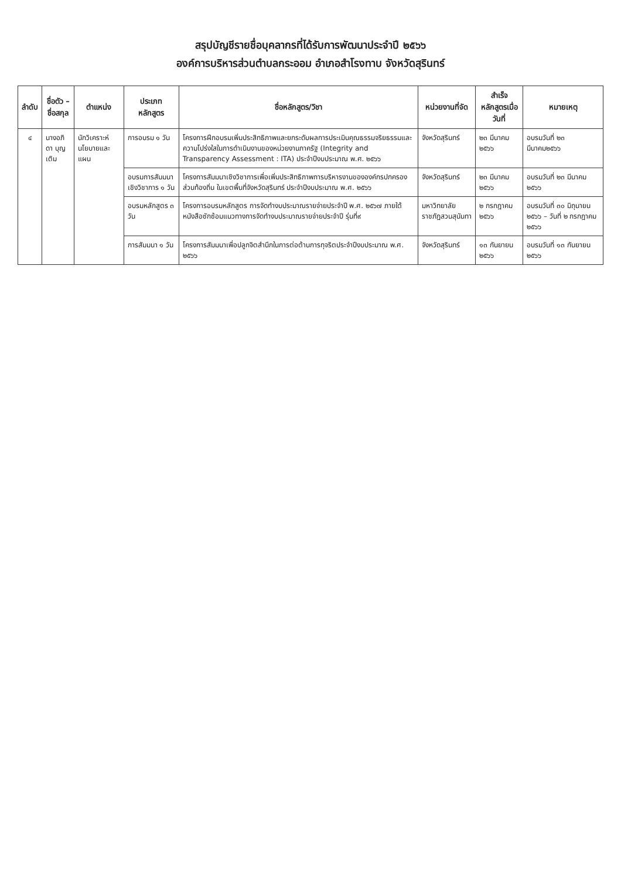สรุปบัญชีรายชื่อบุคลากรที่ได้รับการพัฒนาประจำปี ๒๕๖๖
องค์การบริหารส่วนตำบลกระออม อำเภอสำโรงทาบ จังหวัดสุรินทร์
| ลำดับ | ชื่อตัว – ชื่อสกุล | ตำแหน่ง | ประเภทหลักสูตร | ชื่อหลักสูตร/วิชา | หน่วยงานที่จัด | สำเร็จหลักสูตรเมื่อวันที่ | หมายเหตุ |
| --- | --- | --- | --- | --- | --- | --- | --- |
| ๔ | นางอภิดา บุญเติม | นักวิเคราะห์นโยบายและแผน | การอบรม ๑ วัน | โครงการฝึกอบรมเพิ่มประสิทธิภาพและยกระดับผลการประเมินคุณธรรมจริยธรรมและความโปร่งใสในการดำเนินงานของหน่วยงานภาครัฐ (Integrity and Transparency Assessment : ITA) ประจำปีงบประมาณ พ.ศ. ๒๕๖๖ | จังหวัดสุรินทร์ | ๒๓ มีนาคม ๒๕๖๖ | อบรมวันที่ ๒๓ มีนาคม๒๕๖๖ |
| | | | อบรมการสัมมนาเชิงวิชาการ ๑ วัน | โครงการสัมมนาเชิงวิชาการเพื่อเพิ่มประสิทธิภาพการบริหารงานขององค์กรปกครองส่วนท้องถิ่น ในเขตพื้นที่จังหวัดสุรินทร์ ประจำปีงบประมาณ พ.ศ. ๒๕๖๖ | จังหวัดสุรินทร์ | ๒๓ มีนาคม ๒๕๖๖ | อบรมวันที่ ๒๓ มีนาคม ๒๕๖๖ |
| | | | อบรมหลักสูตร ๓ วัน | โครงการอบรมหลักสูตร การจัดทำงบประมาณรายจ่ายประจำปี พ.ศ. ๒๕๖๗ ภายใต้หนังสือซักซ้อมแนวทางการจัดทำงบประมาณรายจ่ายประจำปี รุ่นที่๙ | มหาวิทยาลัยราชภัฏสวนสุนันทา | ๒ กรกฎาคม ๒๕๖๖ | อบรมวันที่ ๓๐ มิถุนายน ๒๕๖๖ – วันที่ ๒ กรกฎาคม ๒๕๖๖ |
| | | | การสัมมนา ๑ วัน | โครงการสัมมนาเพื่อปลูกจิตสำนึกในการต่อต้านการทุจริตประจำปีงบประมาณ พ.ศ. ๒๕๖๖ | จังหวัดสุรินทร์ | ๑๓ กันยายน ๒๕๖๖ | อบรมวันที่ ๑๓ กันยายน ๒๕๖๖ |